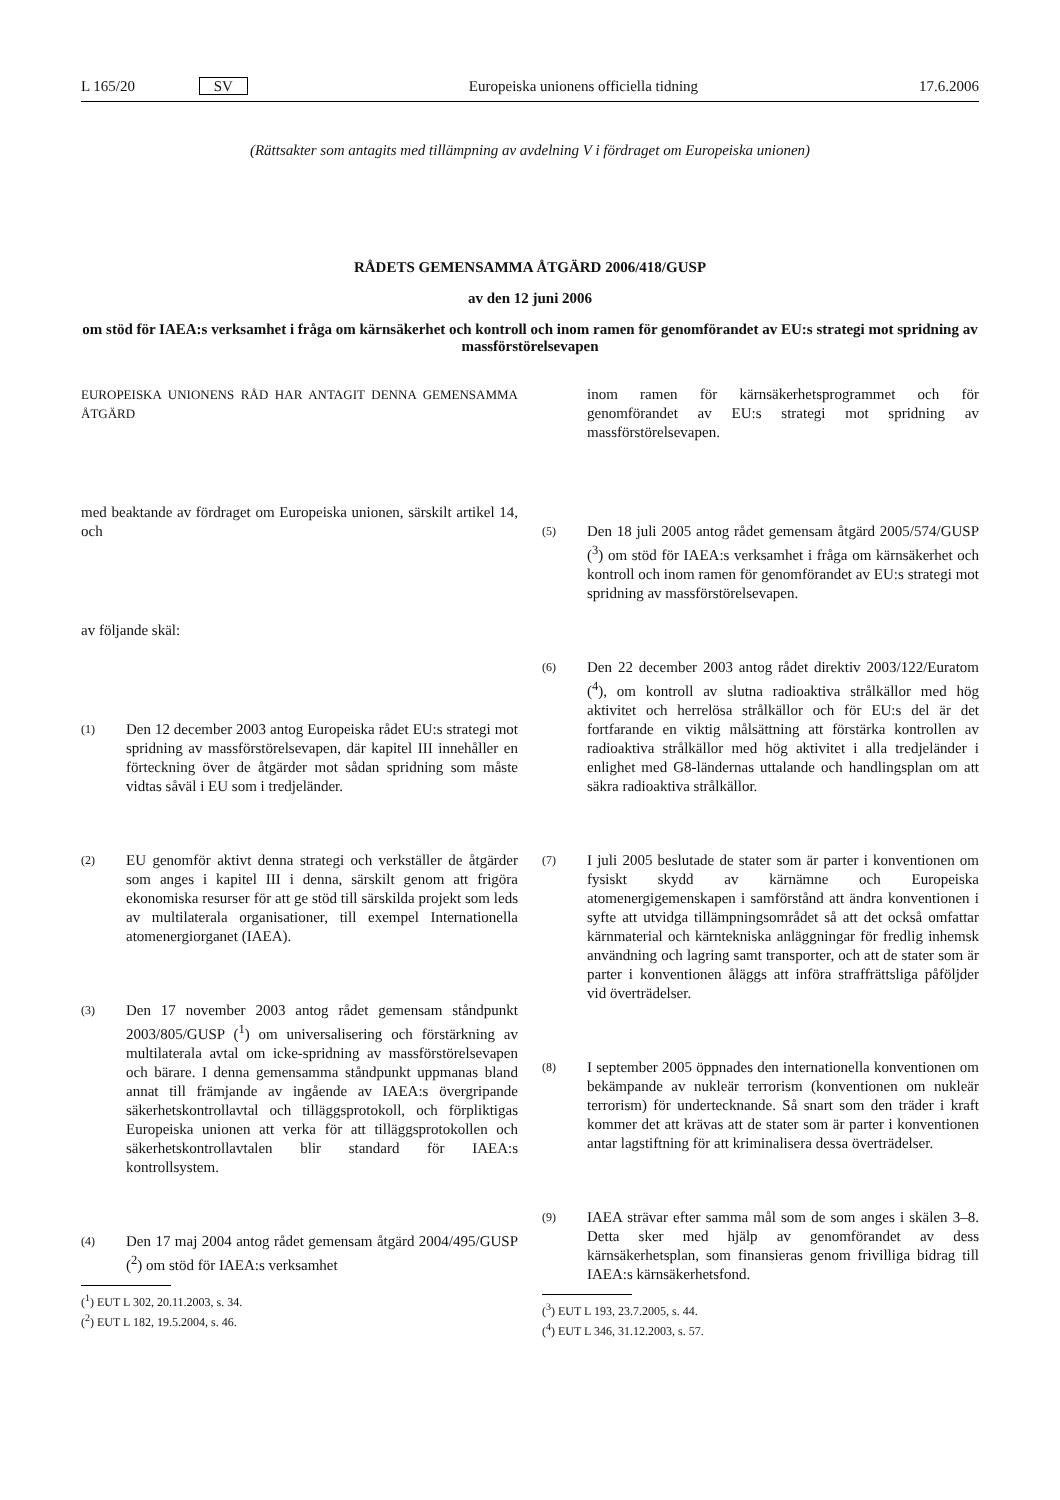L 165/20 SV Europeiska unionens officiella tidning 17.6.2006
(Rättsakter som antagits med tillämpning av avdelning V i fördraget om Europeiska unionen)
RÅDETS GEMENSAMMA ÅTGÄRD 2006/418/GUSP
av den 12 juni 2006
om stöd för IAEA:s verksamhet i fråga om kärnsäkerhet och kontroll och inom ramen för genomförandet av EU:s strategi mot spridning av massförstörelsevapen
EUROPEISKA UNIONENS RÅD HAR ANTAGIT DENNA GEMENSAMMA ÅTGÄRD
med beaktande av fördraget om Europeiska unionen, särskilt artikel 14, och
av följande skäl:
(1) Den 12 december 2003 antog Europeiska rådet EU:s strategi mot spridning av massförstörelsevapen, där kapitel III innehåller en förteckning över de åtgärder mot sådan spridning som måste vidtas såväl i EU som i tredjeländer.
(2) EU genomför aktivt denna strategi och verkställer de åtgärder som anges i kapitel III i denna, särskilt genom att frigöra ekonomiska resurser för att ge stöd till särskilda projekt som leds av multilaterala organisationer, till exempel Internationella atomenergiorganet (IAEA).
(3) Den 17 november 2003 antog rådet gemensam ståndpunkt 2003/805/GUSP (<sup>1</sup>) om universalisering och förstärkning av multilaterala avtal om icke-spridning av massförstörelsevapen och bärare. I denna gemensamma ståndpunkt uppmanas bland annat till främjande av ingående av IAEA:s övergripande säkerhetskontrollavtal och tilläggsprotokoll, och förpliktigas Europeiska unionen att verka för att tilläggsprotokollen och säkerhetskontrollavtalen blir standard för IAEA:s kontrollsystem.
(4) Den 17 maj 2004 antog rådet gemensam åtgärd 2004/495/GUSP (<sup>2</sup>) om stöd för IAEA:s verksamhet
(<sup>1</sup>) EUT L 302, 20.11.2003, s. 34.
(<sup>2</sup>) EUT L 182, 19.5.2004, s. 46.
inom ramen för kärnsäkerhetsprogrammet och för genomförandet av EU:s strategi mot spridning av massförstörelsevapen.
(5) Den 18 juli 2005 antog rådet gemensam åtgärd 2005/574/GUSP (<sup>3</sup>) om stöd för IAEA:s verksamhet i fråga om kärnsäkerhet och kontroll och inom ramen för genomförandet av EU:s strategi mot spridning av massförstörelsevapen.
(6) Den 22 december 2003 antog rådet direktiv 2003/122/Euratom (<sup>4</sup>), om kontroll av slutna radioaktiva strålkällor med hög aktivitet och herrelösa strålkällor och för EU:s del är det fortfarande en viktig målsättning att förstärka kontrollen av radioaktiva strålkällor med hög aktivitet i alla tredjeländer i enlighet med G8-ländernas uttalande och handlingsplan om att säkra radioaktiva strålkällor.
(7) I juli 2005 beslutade de stater som är parter i konventionen om fysiskt skydd av kärnämne och Europeiska atomenergigemenskapen i samförstånd att ändra konventionen i syfte att utvidga tillämpningsområdet så att det också omfattar kärnmaterial och kärntekniska anläggningar för fredlig inhemsk användning och lagring samt transporter, och att de stater som är parter i konventionen åläggs att införa straffrättsliga påföljder vid överträdelser.
(8) I september 2005 öppnades den internationella konventionen om bekämpande av nukleär terrorism (konventionen om nukleär terrorism) för undertecknande. Så snart som den träder i kraft kommer det att krävas att de stater som är parter i konventionen antar lagstiftning för att kriminalisera dessa överträdelser.
(9) IAEA strävar efter samma mål som de som anges i skälen 3–8. Detta sker med hjälp av genomförandet av dess kärnsäkerhetsplan, som finansieras genom frivilliga bidrag till IAEA:s kärnsäkerhetsfond.
(<sup>3</sup>) EUT L 193, 23.7.2005, s. 44.
(<sup>4</sup>) EUT L 346, 31.12.2003, s. 57.